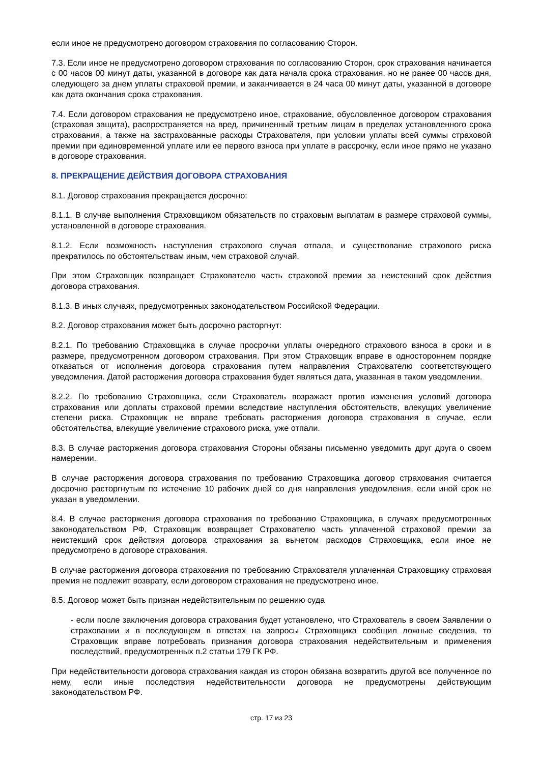если иное не предусмотрено договором страхования по согласованию Сторон.
7.3. Если иное не предусмотрено договором страхования по согласованию Сторон, срок страхования начинается с 00 часов 00 минут даты, указанной в договоре как дата начала срока страхования, но не ранее 00 часов дня, следующего за днем уплаты страховой премии, и заканчивается в 24 часа 00 минут даты, указанной в договоре как дата окончания срока страхования.
7.4. Если договором страхования не предусмотрено иное, страхование, обусловленное договором страхования (страховая защита), распространяется на вред, причиненный третьим лицам в пределах установленного срока страхования, а также на застрахованные расходы Страхователя, при условии уплаты всей суммы страховой премии при единовременной уплате или ее первого взноса при уплате в рассрочку, если иное прямо не указано в договоре страхования.
8. ПРЕКРАЩЕНИЕ ДЕЙСТВИЯ ДОГОВОРА СТРАХОВАНИЯ
8.1. Договор страхования прекращается досрочно:
8.1.1. В случае выполнения Страховщиком обязательств по страховым выплатам в размере страховой суммы, установленной в договоре страхования.
8.1.2. Если возможность наступления страхового случая отпала, и существование страхового риска прекратилось по обстоятельствам иным, чем страховой случай.
При этом Страховщик возвращает Страхователю часть страховой премии за неистекший срок действия договора страхования.
8.1.3. В иных случаях, предусмотренных законодательством Российской Федерации.
8.2. Договор страхования может быть досрочно расторгнут:
8.2.1. По требованию Страховщика в случае просрочки уплаты очередного страхового взноса в сроки и в размере, предусмотренном договором страхования. При этом Страховщик вправе в одностороннем порядке отказаться от исполнения договора страхования путем направления Страхователю соответствующего уведомления. Датой расторжения договора страхования будет являться дата, указанная в таком уведомлении.
8.2.2. По требованию Страховщика, если Страхователь возражает против изменения условий договора страхования или доплаты страховой премии вследствие наступления обстоятельств, влекущих увеличение степени риска. Страховщик не вправе требовать расторжения договора страхования в случае, если обстоятельства, влекущие увеличение страхового риска, уже отпали.
8.3. В случае расторжения договора страхования Стороны обязаны письменно уведомить друг друга о своем намерении.
В случае расторжения договора страхования по требованию Страховщика договор страхования считается досрочно расторгнутым по истечение 10 рабочих дней со дня направления уведомления, если иной срок не указан в уведомлении.
8.4. В случае расторжения договора страхования по требованию Страховщика, в случаях предусмотренных законодательством РФ, Страховщик возвращает Страхователю часть уплаченной страховой премии за неистекший срок действия договора страхования за вычетом расходов Страховщика, если иное не предусмотрено в договоре страхования.
В случае расторжения договора страхования по требованию Страхователя уплаченная Страховщику страховая премия не подлежит возврату, если договором страхования не предусмотрено иное.
8.5. Договор может быть признан недействительным по решению суда
- если после заключения договора страхования будет установлено, что Страхователь в своем Заявлении о страховании и в последующем в ответах на запросы Страховщика сообщил ложные сведения, то Страховщик вправе потребовать признания договора страхования недействительным и применения последствий, предусмотренных п.2 статьи 179 ГК РФ.
При недействительности договора страхования каждая из сторон обязана возвратить другой все полученное по нему, если иные последствия недействительности договора не предусмотрены действующим законодательством РФ.
стр. 17 из 23